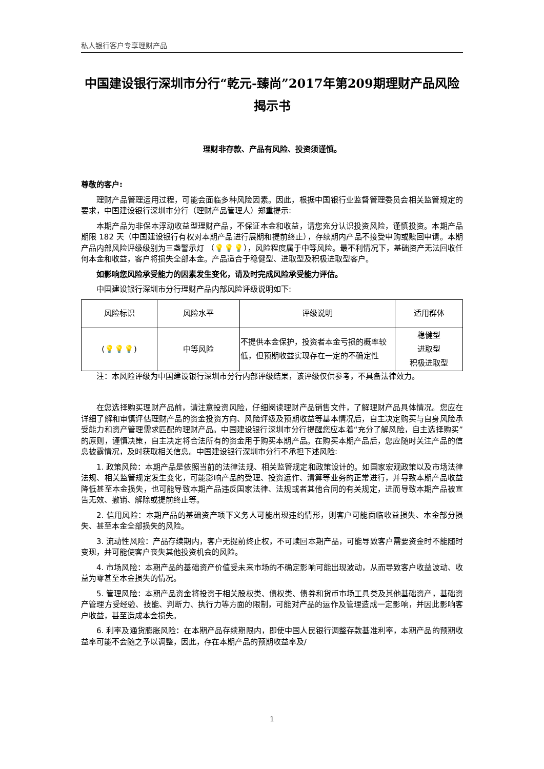私人银行客户专享理财产品
中国建设银行深圳市分行“乾元-臻尚”2017年第209期理财产品风险揭示书
理财非存款、产品有风险、投资须谨慎。
尊敬的客户:
理财产品管理运用过程，可能会面临多种风险因素。因此，根据中国银行业监督管理委员会相关监管规定的要求，中国建设银行深圳市分行（理财产品管理人）郑重提示:
本期产品为非保本浮动收益型理财产品，不保证本金和收益，请您充分认识投资风险，谨慎投资。本期产品期限 182 天（中国建设银行有权对本期产品进行展期和提前终止），存续期内产品不接受申购或赎回申请。本期产品内部风险评级级别为三盏警示灯 （💡💡💡），风险程度属于中等风险。最不利情况下，基础资产无法回收任何本金和收益，客户将损失全部本金。产品适合于稳健型、进取型及积极进取型客户。
如影响您风险承受能力的因素发生变化，请及时完成风险承受能力评估。
中国建设银行深圳市分行理财产品内部风险评级说明如下:
| 风险标识 | 风险水平 | 评级说明 | 适用群体 |
| ( 💡💡💡 ) | 中等风险 | 不提供本金保护，投资者本金亏损的概率较低，但预期收益实现存在一定的不确定性 | 稳健型 进取型 积极进取型 |
注：本风险评级为中国建设银行深圳市分行内部评级结果，该评级仅供参考，不具备法律效力。
在您选择购买理财产品前，请注意投资风险，仔细阅读理财产品销售文件，了解理财产品具体情况。您应在详细了解和审慎评估理财产品的资金投资方向、风险评级及预期收益等基本情况后，自主决定购买与自身风险承受能力和资产管理需求匹配的理财产品。中国建设银行深圳市分行提醒您应本着“充分了解风险，自主选择购买”的原则，谨慎决策，自主决定将合法所有的资金用于购买本期产品。在购买本期产品后，您应随时关注产品的信息披露情况，及时获取相关信息。中国建设银行深圳市分行不承担下述风险:
1. 政策风险：本期产品是依照当前的法律法规、相关监管规定和政策设计的。如国家宏观政策以及市场法律法规、相关监管规定发生变化，可能影响产品的受理、投资运作、清算等业务的正常进行，并导致本期产品收益降低甚至本金损失，也可能导致本期产品违反国家法律、法规或者其他合同的有关规定，进而导致本期产品被宣告无效、撤销、解除或提前终止等。
2. 信用风险：本期产品的基础资产项下义务人可能出现违约情形，则客户可能面临收益损失、本金部分损失、甚至本金全部损失的风险。
3. 流动性风险：产品存续期内，客户无提前终止权，不可赎回本期产品，可能导致客户需要资金时不能随时变现，并可能使客户丧失其他投资机会的风险。
4. 市场风险：本期产品的基础资产价值受未来市场的不确定影响可能出现波动，从而导致客户收益波动、收益为零甚至本金损失的情况。
5. 管理风险：本期产品资金将投资于相关股权类、债权类、债券和货币市场工具类及其他基础资产，基础资产管理方受经验、技能、判断力、执行力等方面的限制，可能对产品的运作及管理造成一定影响，并因此影响客户收益，甚至造成本金损失。
6. 利率及通货膨胀风险：在本期产品存续期限内，即使中国人民银行调整存款基准利率，本期产品的预期收益率可能不会随之予以调整，因此，存在本期产品的预期收益率及/
1